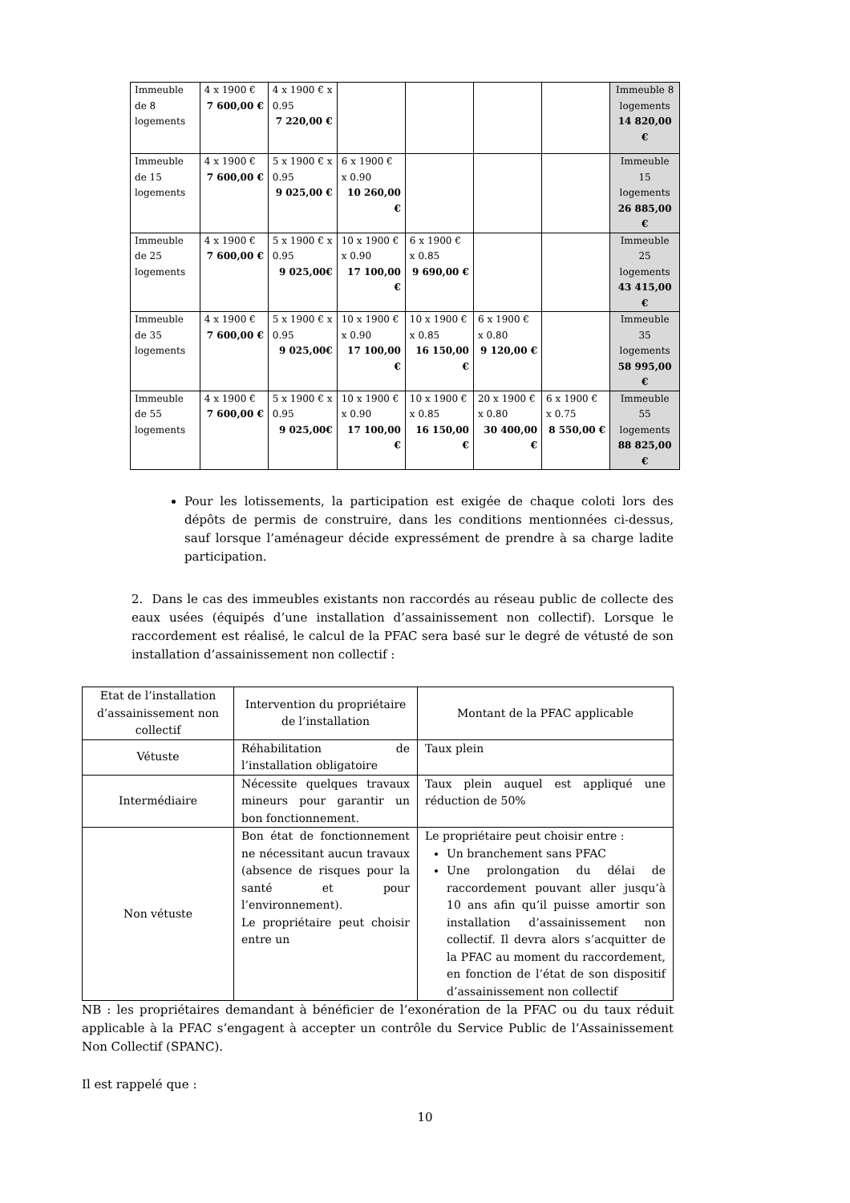| Immeuble de 8 logements | 4 x 1900 € 7 600,00 € | 4 x 1900 € x 0.95 7 220,00 € | | | | | Immeuble 8 logements 14 820,00 € |
| Immeuble de 15 logements | 4 x 1900 € 7 600,00 € | 5 x 1900 € x 0.95 9 025,00 € | 6 x 1900 € x 0.90 10 260,00 € | | | | Immeuble 15 logements 26 885,00 € |
| Immeuble de 25 logements | 4 x 1900 € 7 600,00 € | 5 x 1900 € x 0.95 9 025,00€ | 10 x 1900 € x 0.90 17 100,00 € | 6 x 1900 € x 0.85 9 690,00 € | | | Immeuble 25 logements 43 415,00 € |
| Immeuble de 35 logements | 4 x 1900 € 7 600,00 € | 5 x 1900 € x 0.95 9 025,00€ | 10 x 1900 € x 0.90 17 100,00 € | 10 x 1900 € x 0.85 16 150,00 € | 6 x 1900 € x 0.80 9 120,00 € | | Immeuble 35 logements 58 995,00 € |
| Immeuble de 55 logements | 4 x 1900 € 7 600,00 € | 5 x 1900 € x 0.95 9 025,00€ | 10 x 1900 € x 0.90 17 100,00 € | 10 x 1900 € x 0.85 16 150,00 € | 20 x 1900 € x 0.80 30 400,00 € | 6 x 1900 € x 0.75 8 550,00 € | Immeuble 55 logements 88 825,00 € |
Pour les lotissements, la participation est exigée de chaque coloti lors des dépôts de permis de construire, dans les conditions mentionnées ci-dessus, sauf lorsque l’aménageur décide expressément de prendre à sa charge ladite participation.
2. Dans le cas des immeubles existants non raccordés au réseau public de collecte des eaux usées (équipés d’une installation d’assainissement non collectif). Lorsque le raccordement est réalisé, le calcul de la PFAC sera basé sur le degré de vétusté de son installation d’assainissement non collectif :
| Etat de l’installation d’assainissement non collectif | Intervention du propriétaire de l’installation | Montant de la PFAC applicable |
| Vétuste | Réhabilitation de l’installation obligatoire | Taux plein |
| Intermédiaire | Nécessite quelques travaux mineurs pour garantir un bon fonctionnement. | Taux plein auquel est appliqué une réduction de 50% |
| Non vétuste | Bon état de fonctionnement ne nécessitant aucun travaux (absence de risques pour la santé et pour l’environnement). Le propriétaire peut choisir entre un | Le propriétaire peut choisir entre : Un branchement sans PFAC Une prolongation du délai de raccordement pouvant aller jusqu’à 10 ans afin qu’il puisse amortir son installation d’assainissement non collectif. Il devra alors s’acquitter de la PFAC au moment du raccordement, en fonction de l’état de son dispositif d’assainissement non collectif |
NB : les propriétaires demandant à bénéficier de l’exonération de la PFAC ou du taux réduit applicable à la PFAC s’engagent à accepter un contrôle du Service Public de l’Assainissement Non Collectif (SPANC).
Il est rappelé que :
10